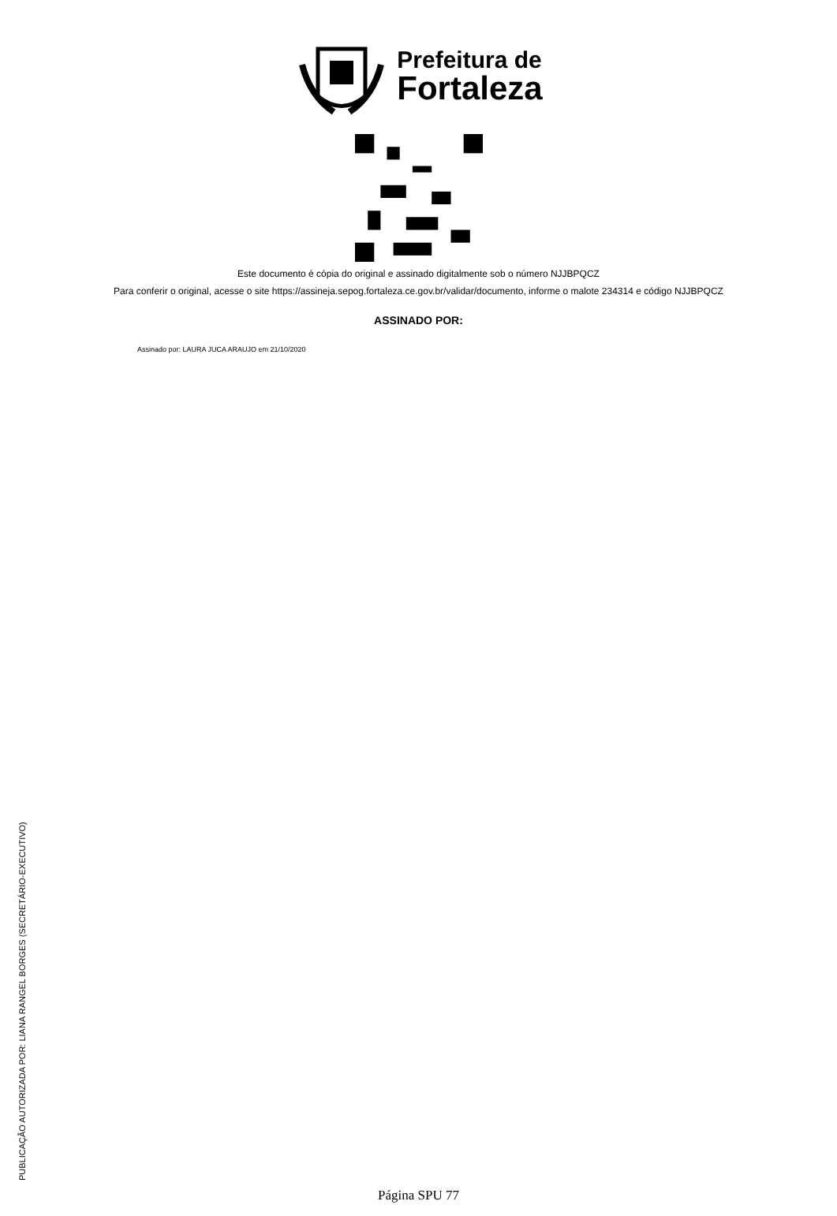Prefeitura de
Fortaleza
Este documento é cópia do original e assinado digitalmente sob o número NJJBPQCZ
Para conferir o original, acesse o site https://assineja.sepog.fortaleza.ce.gov.br/validar/documento, informe o malote 234314 e código NJJBPQCZ
ASSINADO POR:
Assinado por: LAURA JUCA ARAUJO em 21/10/2020
PUBLICAÇÃO AUTORIZADA POR: LIANA RANGEL BORGES (SECRETÁRIO-EXECUTIVO)
Página SPU 77